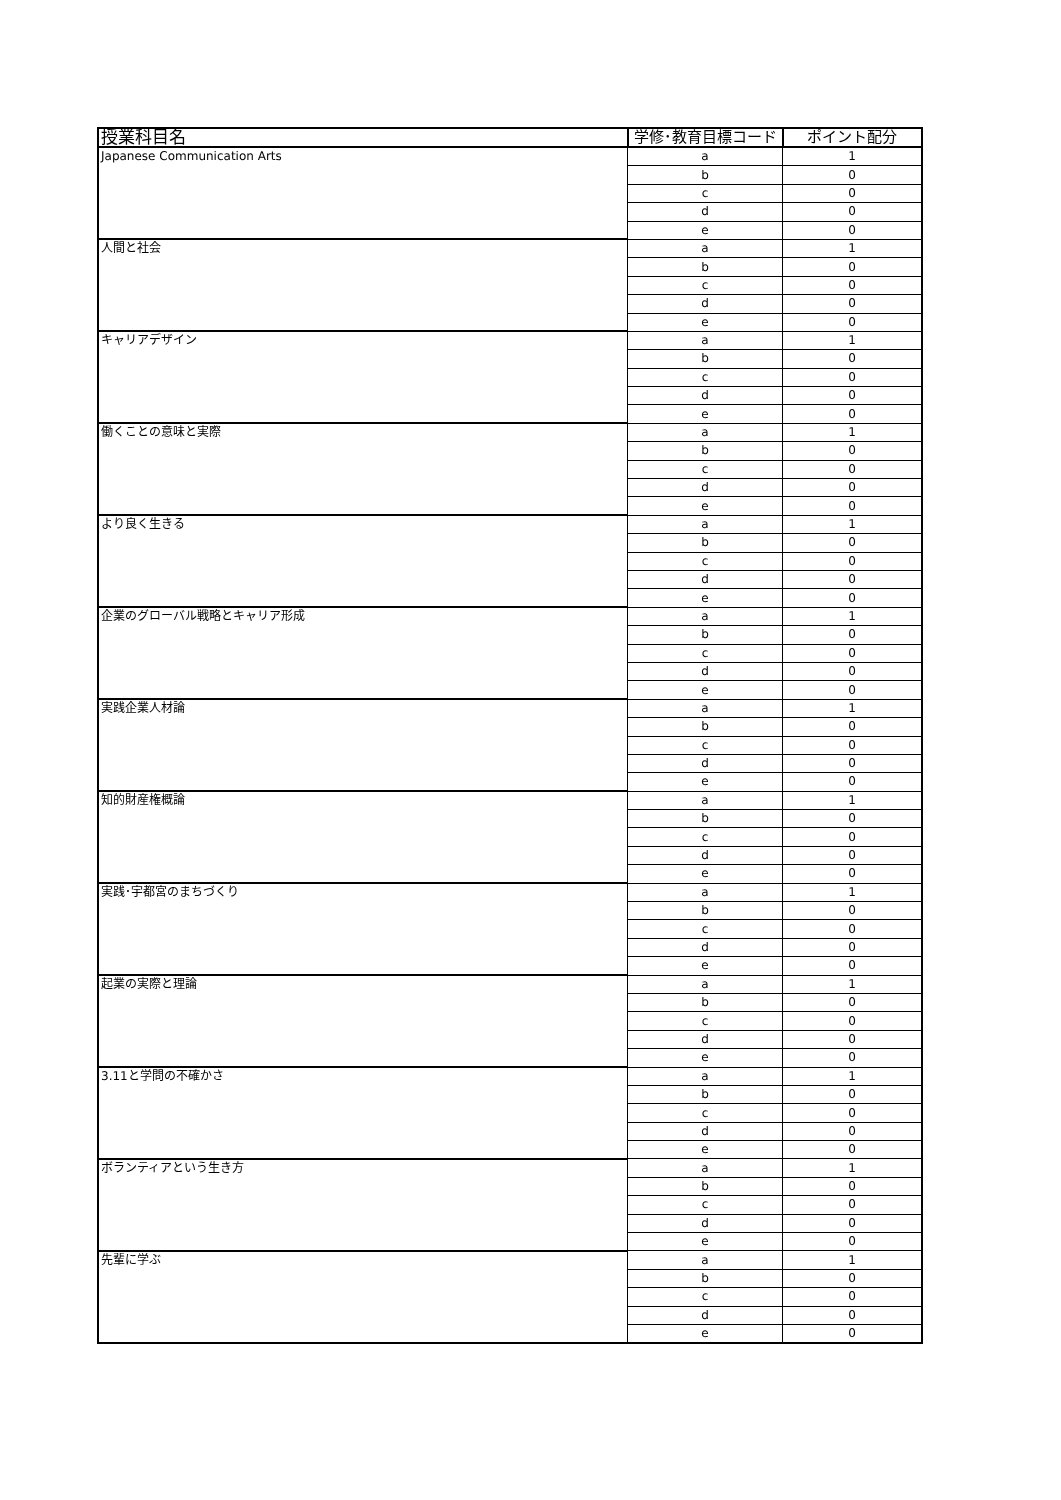| 授業科目名 | 学修･教育目標コード | ポイント配分 |
| --- | --- | --- |
| Japanese Communication Arts | a | 1 |
| | b | 0 |
| | c | 0 |
| | d | 0 |
| | e | 0 |
| 人間と社会 | a | 1 |
| | b | 0 |
| | c | 0 |
| | d | 0 |
| | e | 0 |
| キャリアデザイン | a | 1 |
| | b | 0 |
| | c | 0 |
| | d | 0 |
| | e | 0 |
| 働くことの意味と実際 | a | 1 |
| | b | 0 |
| | c | 0 |
| | d | 0 |
| | e | 0 |
| より良く生きる | a | 1 |
| | b | 0 |
| | c | 0 |
| | d | 0 |
| | e | 0 |
| 企業のグローバル戦略とキャリア形成 | a | 1 |
| | b | 0 |
| | c | 0 |
| | d | 0 |
| | e | 0 |
| 実践企業人材論 | a | 1 |
| | b | 0 |
| | c | 0 |
| | d | 0 |
| | e | 0 |
| 知的財産権概論 | a | 1 |
| | b | 0 |
| | c | 0 |
| | d | 0 |
| | e | 0 |
| 実践･宇都宮のまちづくり | a | 1 |
| | b | 0 |
| | c | 0 |
| | d | 0 |
| | e | 0 |
| 起業の実際と理論 | a | 1 |
| | b | 0 |
| | c | 0 |
| | d | 0 |
| | e | 0 |
| 3.11と学問の不確かさ | a | 1 |
| | b | 0 |
| | c | 0 |
| | d | 0 |
| | e | 0 |
| ボランティアという生き方 | a | 1 |
| | b | 0 |
| | c | 0 |
| | d | 0 |
| | e | 0 |
| 先輩に学ぶ | a | 1 |
| | b | 0 |
| | c | 0 |
| | d | 0 |
| | e | 0 |